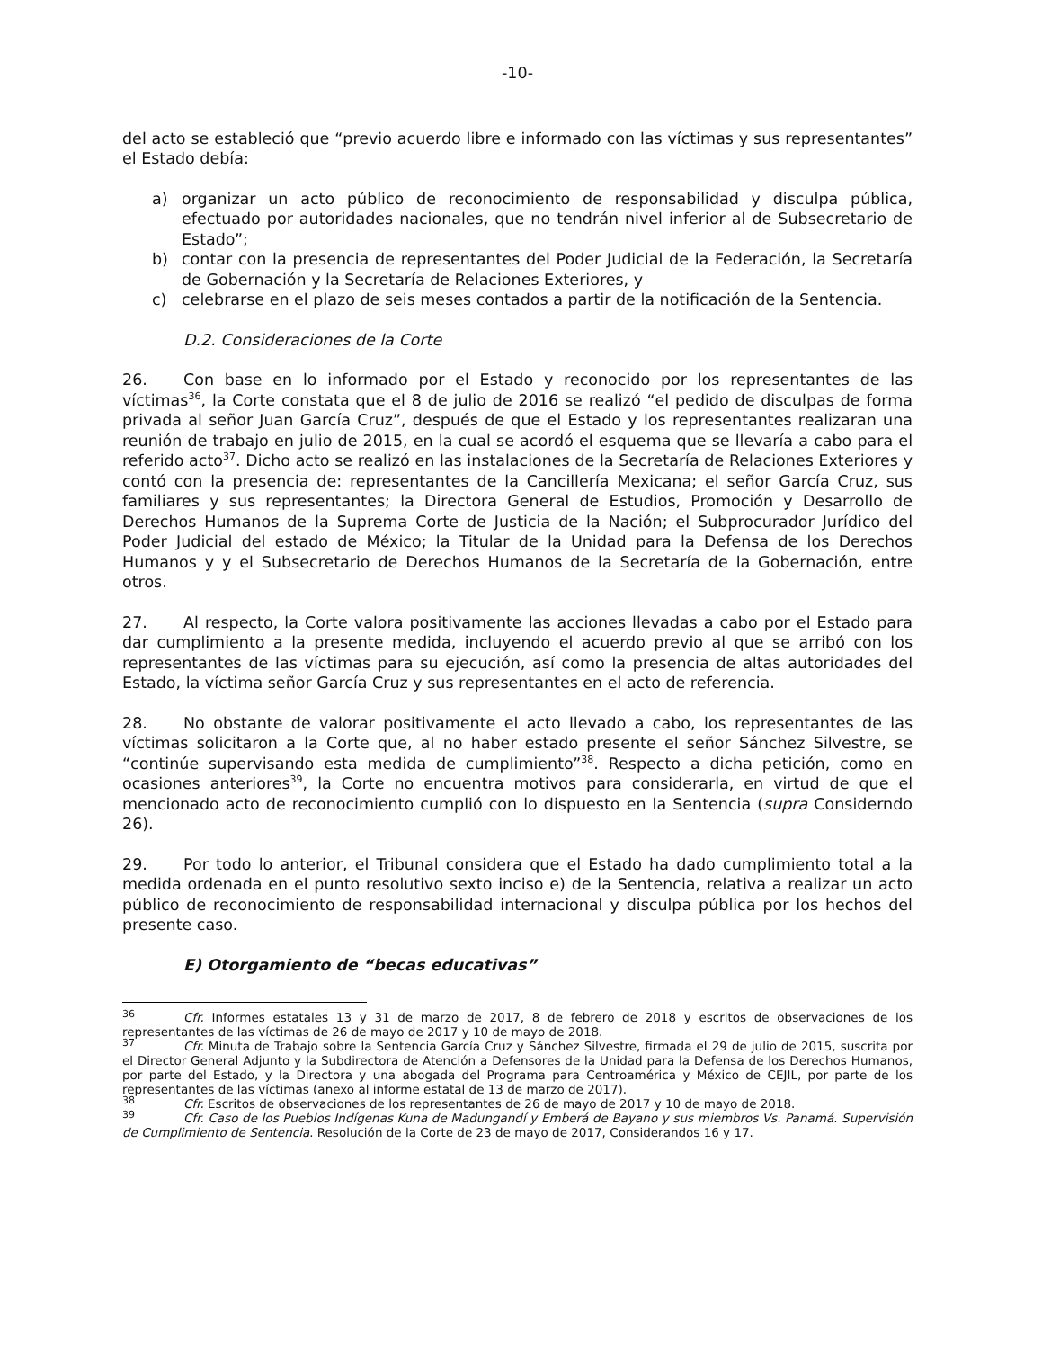-10-
del acto se estableció que “previo acuerdo libre e informado con las víctimas y sus representantes” el Estado debía:
a) organizar un acto público de reconocimiento de responsabilidad y disculpa pública, efectuado por autoridades nacionales, que no tendrán nivel inferior al de Subsecretario de Estado”;
b) contar con la presencia de representantes del Poder Judicial de la Federación, la Secretaría de Gobernación y la Secretaría de Relaciones Exteriores, y
c) celebrarse en el plazo de seis meses contados a partir de la notificación de la Sentencia.
D.2. Consideraciones de la Corte
26. Con base en lo informado por el Estado y reconocido por los representantes de las víctimas<sup>36</sup>, la Corte constata que el 8 de julio de 2016 se realizó “el pedido de disculpas de forma privada al señor Juan García Cruz”, después de que el Estado y los representantes realizaran una reunión de trabajo en julio de 2015, en la cual se acordó el esquema que se llevaría a cabo para el referido acto<sup>37</sup>. Dicho acto se realizó en las instalaciones de la Secretaría de Relaciones Exteriores y contó con la presencia de: representantes de la Cancillería Mexicana; el señor García Cruz, sus familiares y sus representantes; la Directora General de Estudios, Promoción y Desarrollo de Derechos Humanos de la Suprema Corte de Justicia de la Nación; el Subprocurador Jurídico del Poder Judicial del estado de México; la Titular de la Unidad para la Defensa de los Derechos Humanos y y el Subsecretario de Derechos Humanos de la Secretaría de la Gobernación, entre otros.
27. Al respecto, la Corte valora positivamente las acciones llevadas a cabo por el Estado para dar cumplimiento a la presente medida, incluyendo el acuerdo previo al que se arribó con los representantes de las víctimas para su ejecución, así como la presencia de altas autoridades del Estado, la víctima señor García Cruz y sus representantes en el acto de referencia.
28. No obstante de valorar positivamente el acto llevado a cabo, los representantes de las víctimas solicitaron a la Corte que, al no haber estado presente el señor Sánchez Silvestre, se “continúe supervisando esta medida de cumplimiento”<sup>38</sup>. Respecto a dicha petición, como en ocasiones anteriores<sup>39</sup>, la Corte no encuentra motivos para considerarla, en virtud de que el mencionado acto de reconocimiento cumplió con lo dispuesto en la Sentencia (supra Considerndo 26).
29. Por todo lo anterior, el Tribunal considera que el Estado ha dado cumplimiento total a la medida ordenada en el punto resolutivo sexto inciso e) de la Sentencia, relativa a realizar un acto público de reconocimiento de responsabilidad internacional y disculpa pública por los hechos del presente caso.
E) Otorgamiento de “becas educativas”
<sup>36</sup> Cfr. Informes estatales 13 y 31 de marzo de 2017, 8 de febrero de 2018 y escritos de observaciones de los representantes de las víctimas de 26 de mayo de 2017 y 10 de mayo de 2018.
<sup>37</sup> Cfr. Minuta de Trabajo sobre la Sentencia García Cruz y Sánchez Silvestre, firmada el 29 de julio de 2015, suscrita por el Director General Adjunto y la Subdirectora de Atención a Defensores de la Unidad para la Defensa de los Derechos Humanos, por parte del Estado, y la Directora y una abogada del Programa para Centroamérica y México de CEJIL, por parte de los representantes de las víctimas (anexo al informe estatal de 13 de marzo de 2017).
<sup>38</sup> Cfr. Escritos de observaciones de los representantes de 26 de mayo de 2017 y 10 de mayo de 2018.
<sup>39</sup> Cfr. Caso de los Pueblos Indígenas Kuna de Madungandí y Emberá de Bayano y sus miembros Vs. Panamá. Supervisión de Cumplimiento de Sentencia. Resolución de la Corte de 23 de mayo de 2017, Considerandos 16 y 17.